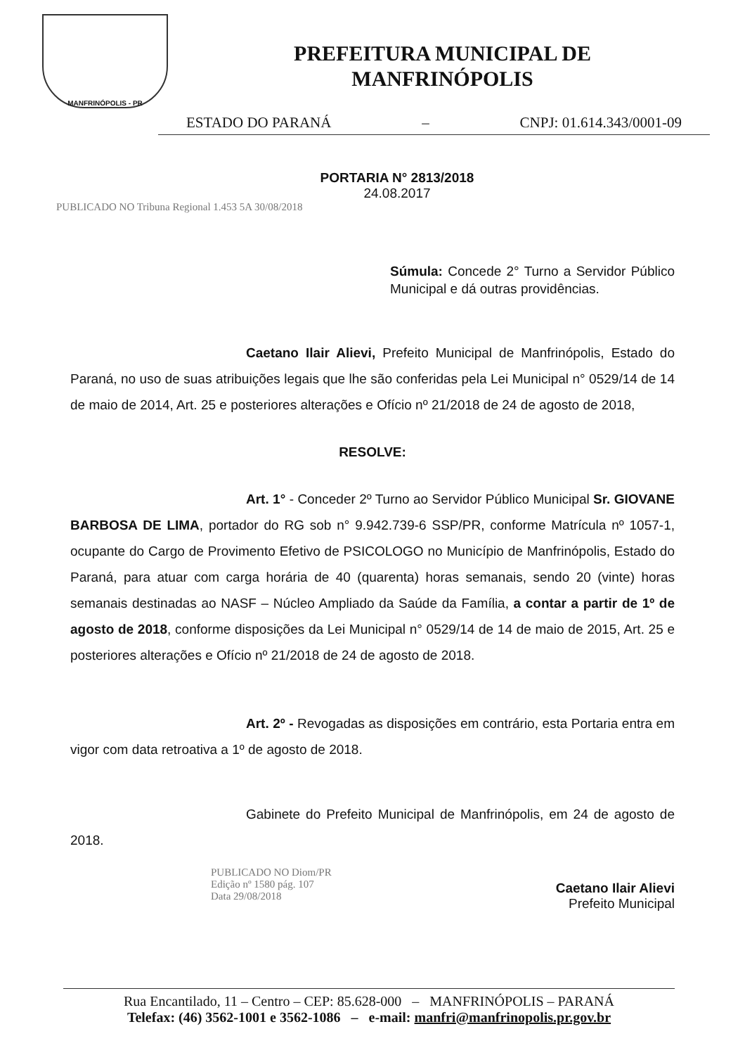MANFRINÓPOLIS - PR
PREFEITURA MUNICIPAL DE
MANFRINÓPOLIS
ESTADO DO PARANÁ – CNPJ: 01.614.343/0001-09
PORTARIA N° 2813/2018
24.08.2017
PUBLICADO NO Tribuna Regional 1.453 5A 30/08/2018
Súmula: Concede 2° Turno a Servidor Público Municipal e dá outras providências.
Caetano Ilair Alievi, Prefeito Municipal de Manfrinópolis, Estado do Paraná, no uso de suas atribuições legais que lhe são conferidas pela Lei Municipal n° 0529/14 de 14 de maio de 2014, Art. 25 e posteriores alterações e Ofício nº 21/2018 de 24 de agosto de 2018,
RESOLVE:
Art. 1° - Conceder 2º Turno ao Servidor Público Municipal Sr. GIOVANE BARBOSA DE LIMA, portador do RG sob n° 9.942.739-6 SSP/PR, conforme Matrícula nº 1057-1, ocupante do Cargo de Provimento Efetivo de PSICOLOGO no Município de Manfrinópolis, Estado do Paraná, para atuar com carga horária de 40 (quarenta) horas semanais, sendo 20 (vinte) horas semanais destinadas ao NASF – Núcleo Ampliado da Saúde da Família, a contar a partir de 1º de agosto de 2018, conforme disposições da Lei Municipal n° 0529/14 de 14 de maio de 2015, Art. 25 e posteriores alterações e Ofício nº 21/2018 de 24 de agosto de 2018.
Art. 2º - Revogadas as disposições em contrário, esta Portaria entra em vigor com data retroativa a 1º de agosto de 2018.
Gabinete do Prefeito Municipal de Manfrinópolis, em 24 de agosto de 2018.
PUBLICADO NO Diom/PR
Edição nº 1580 pág. 107
Data 29/08/2018
Caetano Ilair Alievi
Prefeito Municipal
Rua Encantilado, 11 – Centro – CEP: 85.628-000 – MANFRINÓPOLIS – PARANÁ
Telefax: (46) 3562-1001 e 3562-1086 – e-mail: manfri@manfrinopolis.pr.gov.br